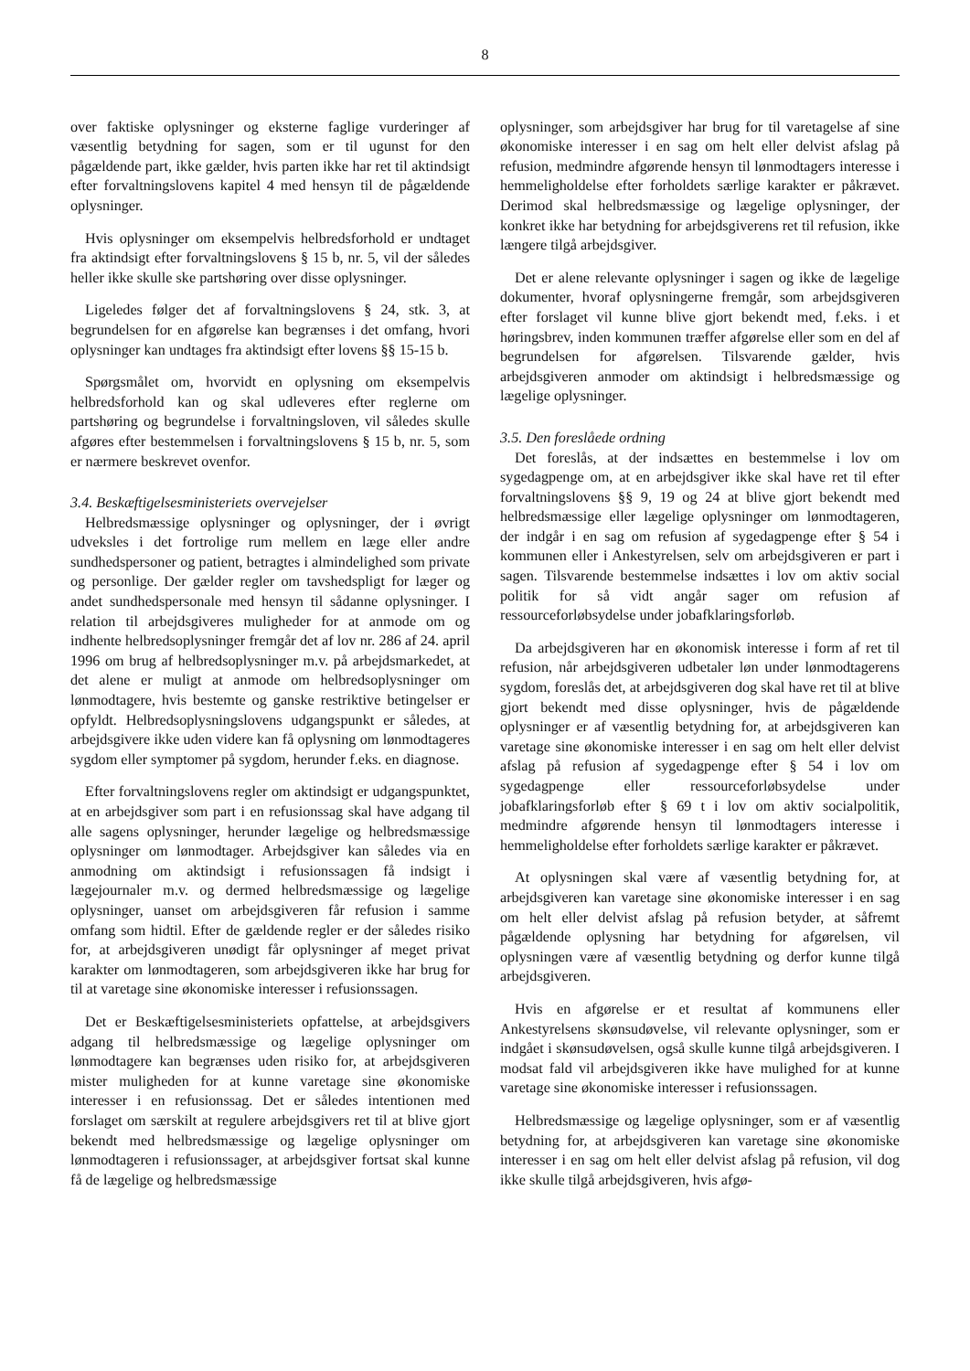8
over faktiske oplysninger og eksterne faglige vurderinger af væsentlig betydning for sagen, som er til ugunst for den pågældende part, ikke gælder, hvis parten ikke har ret til aktindsigt efter forvaltningslovens kapitel 4 med hensyn til de pågældende oplysninger.
Hvis oplysninger om eksempelvis helbredsforhold er undtaget fra aktindsigt efter forvaltningslovens § 15 b, nr. 5, vil der således heller ikke skulle ske partshøring over disse oplysninger.
Ligeledes følger det af forvaltningslovens § 24, stk. 3, at begrundelsen for en afgørelse kan begrænses i det omfang, hvori oplysninger kan undtages fra aktindsigt efter lovens §§ 15-15 b.
Spørgsmålet om, hvorvidt en oplysning om eksempelvis helbredsforhold kan og skal udleveres efter reglerne om partshøring og begrundelse i forvaltningsloven, vil således skulle afgøres efter bestemmelsen i forvaltningslovens § 15 b, nr. 5, som er nærmere beskrevet ovenfor.
3.4. Beskæftigelsesministeriets overvejelser
Helbredsmæssige oplysninger og oplysninger, der i øvrigt udveksles i det fortrolige rum mellem en læge eller andre sundhedspersoner og patient, betragtes i almindelighed som private og personlige. Der gælder regler om tavshedspligt for læger og andet sundhedspersonale med hensyn til sådanne oplysninger. I relation til arbejdsgiveres muligheder for at anmode om og indhente helbredsoplysninger fremgår det af lov nr. 286 af 24. april 1996 om brug af helbredsoplysninger m.v. på arbejdsmarkedet, at det alene er muligt at anmode om helbredsoplysninger om lønmodtagere, hvis bestemte og ganske restriktive betingelser er opfyldt. Helbredsoplysningslovens udgangspunkt er således, at arbejdsgivere ikke uden videre kan få oplysning om lønmodtageres sygdom eller symptomer på sygdom, herunder f.eks. en diagnose.
Efter forvaltningslovens regler om aktindsigt er udgangspunktet, at en arbejdsgiver som part i en refusionssag skal have adgang til alle sagens oplysninger, herunder lægelige og helbredsmæssige oplysninger om lønmodtager. Arbejdsgiver kan således via en anmodning om aktindsigt i refusionssagen få indsigt i lægejournaler m.v. og dermed helbredsmæssige og lægelige oplysninger, uanset om arbejdsgiveren får refusion i samme omfang som hidtil. Efter de gældende regler er der således risiko for, at arbejdsgiveren unødigt får oplysninger af meget privat karakter om lønmodtageren, som arbejdsgiveren ikke har brug for til at varetage sine økonomiske interesser i refusionssagen.
Det er Beskæftigelsesministeriets opfattelse, at arbejdsgivers adgang til helbredsmæssige og lægelige oplysninger om lønmodtagere kan begrænses uden risiko for, at arbejdsgiveren mister muligheden for at kunne varetage sine økonomiske interesser i en refusionssag. Det er således intentionen med forslaget om særskilt at regulere arbejdsgivers ret til at blive gjort bekendt med helbredsmæssige og lægelige oplysninger om lønmodtageren i refusionssager, at arbejdsgiver fortsat skal kunne få de lægelige og helbredsmæssige
oplysninger, som arbejdsgiver har brug for til varetagelse af sine økonomiske interesser i en sag om helt eller delvist afslag på refusion, medmindre afgørende hensyn til lønmodtagers interesse i hemmeligholdelse efter forholdets særlige karakter er påkrævet. Derimod skal helbredsmæssige og lægelige oplysninger, der konkret ikke har betydning for arbejdsgiverens ret til refusion, ikke længere tilgå arbejdsgiver.
Det er alene relevante oplysninger i sagen og ikke de lægelige dokumenter, hvoraf oplysningerne fremgår, som arbejdsgiveren efter forslaget vil kunne blive gjort bekendt med, f.eks. i et høringsbrev, inden kommunen træffer afgørelse eller som en del af begrundelsen for afgørelsen. Tilsvarende gælder, hvis arbejdsgiveren anmoder om aktindsigt i helbredsmæssige og lægelige oplysninger.
3.5. Den foreslåede ordning
Det foreslås, at der indsættes en bestemmelse i lov om sygedagpenge om, at en arbejdsgiver ikke skal have ret til efter forvaltningslovens §§ 9, 19 og 24 at blive gjort bekendt med helbredsmæssige eller lægelige oplysninger om lønmodtageren, der indgår i en sag om refusion af sygedagpenge efter § 54 i kommunen eller i Ankestyrelsen, selv om arbejdsgiveren er part i sagen. Tilsvarende bestemmelse indsættes i lov om aktiv social politik for så vidt angår sager om refusion af ressourceforløbsydelse under jobafklaringsforløb.
Da arbejdsgiveren har en økonomisk interesse i form af ret til refusion, når arbejdsgiveren udbetaler løn under lønmodtagerens sygdom, foreslås det, at arbejdsgiveren dog skal have ret til at blive gjort bekendt med disse oplysninger, hvis de pågældende oplysninger er af væsentlig betydning for, at arbejdsgiveren kan varetage sine økonomiske interesser i en sag om helt eller delvist afslag på refusion af sygedagpenge efter § 54 i lov om sygedagpenge eller ressourceforløbsydelse under jobafklaringsforløb efter § 69 t i lov om aktiv socialpolitik, medmindre afgørende hensyn til lønmodtagers interesse i hemmeligholdelse efter forholdets særlige karakter er påkrævet.
At oplysningen skal være af væsentlig betydning for, at arbejdsgiveren kan varetage sine økonomiske interesser i en sag om helt eller delvist afslag på refusion betyder, at såfremt pågældende oplysning har betydning for afgørelsen, vil oplysningen være af væsentlig betydning og derfor kunne tilgå arbejdsgiveren.
Hvis en afgørelse er et resultat af kommunens eller Ankestyrelsens skønsudøvelse, vil relevante oplysninger, som er indgået i skønsudøvelsen, også skulle kunne tilgå arbejdsgiveren. I modsat fald vil arbejdsgiveren ikke have mulighed for at kunne varetage sine økonomiske interesser i refusionssagen.
Helbredsmæssige og lægelige oplysninger, som er af væsentlig betydning for, at arbejdsgiveren kan varetage sine økonomiske interesser i en sag om helt eller delvist afslag på refusion, vil dog ikke skulle tilgå arbejdsgiveren, hvis afgø-